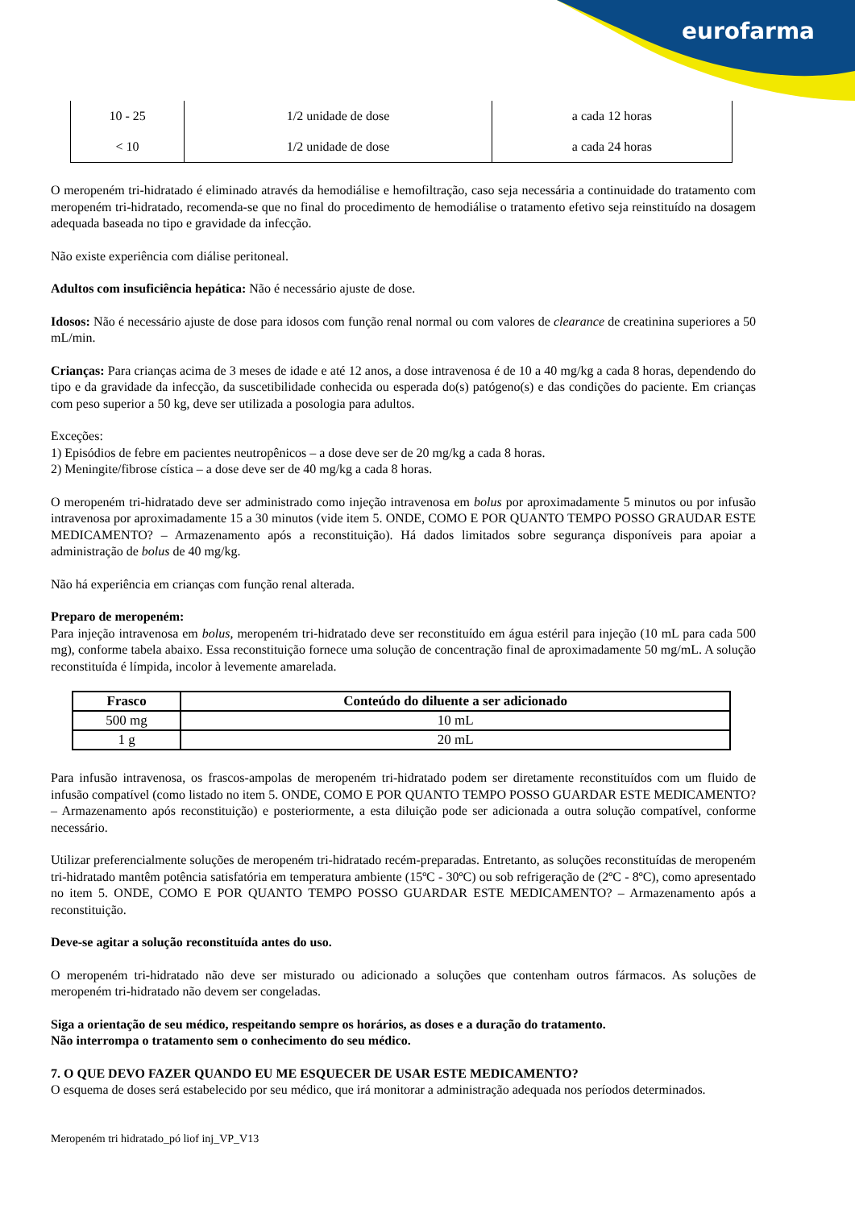eurofarma
| 10 - 25 | 1/2 unidade de dose | a cada 12 horas |
| < 10 | 1/2 unidade de dose | a cada 24 horas |
O meropeném tri-hidratado é eliminado através da hemodiálise e hemofiltração, caso seja necessária a continuidade do tratamento com meropeném tri-hidratado, recomenda-se que no final do procedimento de hemodiálise o tratamento efetivo seja reinstituído na dosagem adequada baseada no tipo e gravidade da infecção.
Não existe experiência com diálise peritoneal.
Adultos com insuficiência hepática: Não é necessário ajuste de dose.
Idosos: Não é necessário ajuste de dose para idosos com função renal normal ou com valores de clearance de creatinina superiores a 50 mL/min.
Crianças: Para crianças acima de 3 meses de idade e até 12 anos, a dose intravenosa é de 10 a 40 mg/kg a cada 8 horas, dependendo do tipo e da gravidade da infecção, da suscetibilidade conhecida ou esperada do(s) patógeno(s) e das condições do paciente. Em crianças com peso superior a 50 kg, deve ser utilizada a posologia para adultos.
Exceções:
1) Episódios de febre em pacientes neutropênicos – a dose deve ser de 20 mg/kg a cada 8 horas.
2) Meningite/fibrose cística – a dose deve ser de 40 mg/kg a cada 8 horas.
O meropeném tri-hidratado deve ser administrado como injeção intravenosa em bolus por aproximadamente 5 minutos ou por infusão intravenosa por aproximadamente 15 a 30 minutos (vide item 5. ONDE, COMO E POR QUANTO TEMPO POSSO GRAUDAR ESTE MEDICAMENTO? – Armazenamento após a reconstituição). Há dados limitados sobre segurança disponíveis para apoiar a administração de bolus de 40 mg/kg.
Não há experiência em crianças com função renal alterada.
Preparo de meropeném:
Para injeção intravenosa em bolus, meropeném tri-hidratado deve ser reconstituído em água estéril para injeção (10 mL para cada 500 mg), conforme tabela abaixo. Essa reconstituição fornece uma solução de concentração final de aproximadamente 50 mg/mL. A solução reconstituída é límpida, incolor à levemente amarelada.
| Frasco | Conteúdo do diluente a ser adicionado |
| --- | --- |
| 500 mg | 10 mL |
| 1 g | 20 mL |
Para infusão intravenosa, os frascos-ampolas de meropeném tri-hidratado podem ser diretamente reconstituídos com um fluido de infusão compatível (como listado no item 5. ONDE, COMO E POR QUANTO TEMPO POSSO GUARDAR ESTE MEDICAMENTO? – Armazenamento após reconstituição) e posteriormente, a esta diluição pode ser adicionada a outra solução compatível, conforme necessário.
Utilizar preferencialmente soluções de meropeném tri-hidratado recém-preparadas. Entretanto, as soluções reconstituídas de meropeném tri-hidratado mantêm potência satisfatória em temperatura ambiente (15ºC - 30ºC) ou sob refrigeração de (2ºC - 8ºC), como apresentado no item 5. ONDE, COMO E POR QUANTO TEMPO POSSO GUARDAR ESTE MEDICAMENTO? – Armazenamento após a reconstituição.
Deve-se agitar a solução reconstituída antes do uso.
O meropeném tri-hidratado não deve ser misturado ou adicionado a soluções que contenham outros fármacos. As soluções de meropeném tri-hidratado não devem ser congeladas.
Siga a orientação de seu médico, respeitando sempre os horários, as doses e a duração do tratamento.
Não interrompa o tratamento sem o conhecimento do seu médico.
7. O QUE DEVO FAZER QUANDO EU ME ESQUECER DE USAR ESTE MEDICAMENTO?
O esquema de doses será estabelecido por seu médico, que irá monitorar a administração adequada nos períodos determinados.
Meropeném tri hidratado_pó liof inj_VP_V13